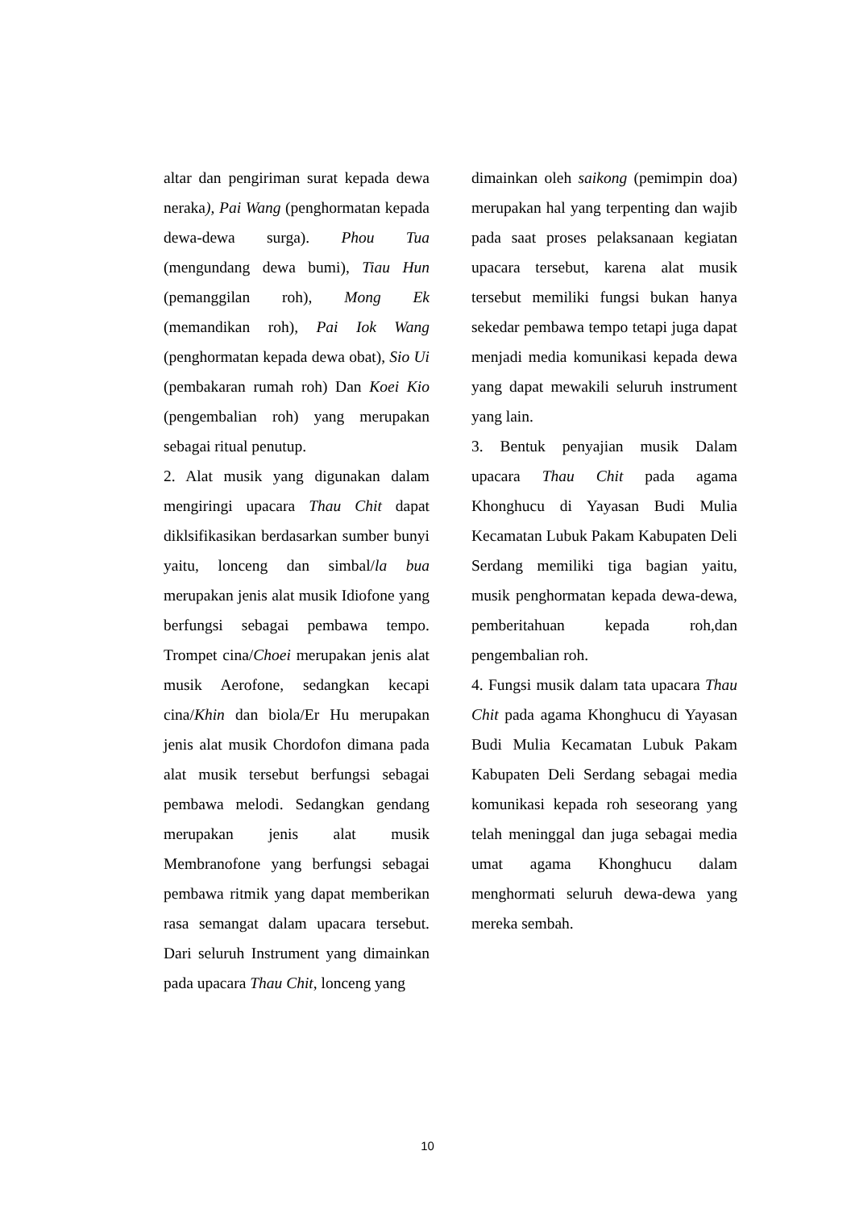altar dan pengiriman surat kepada dewa neraka), Pai Wang (penghormatan kepada dewa-dewa surga). Phou Tua (mengundang dewa bumi), Tiau Hun (pemanggilan roh), Mong Ek (memandikan roh), Pai Iok Wang (penghormatan kepada dewa obat), Sio Ui (pembakaran rumah roh) Dan Koei Kio (pengembalian roh) yang merupakan sebagai ritual penutup.
2. Alat musik yang digunakan dalam mengiringi upacara Thau Chit dapat diklsifikasikan berdasarkan sumber bunyi yaitu, lonceng dan simbal/la bua merupakan jenis alat musik Idiofone yang berfungsi sebagai pembawa tempo. Trompet cina/Choei merupakan jenis alat musik Aerofone, sedangkan kecapi cina/Khin dan biola/Er Hu merupakan jenis alat musik Chordofon dimana pada alat musik tersebut berfungsi sebagai pembawa melodi. Sedangkan gendang merupakan jenis alat musik Membranofone yang berfungsi sebagai pembawa ritmik yang dapat memberikan rasa semangat dalam upacara tersebut. Dari seluruh Instrument yang dimainkan pada upacara Thau Chit, lonceng yang
dimainkan oleh saikong (pemimpin doa) merupakan hal yang terpenting dan wajib pada saat proses pelaksanaan kegiatan upacara tersebut, karena alat musik tersebut memiliki fungsi bukan hanya sekedar pembawa tempo tetapi juga dapat menjadi media komunikasi kepada dewa yang dapat mewakili seluruh instrument yang lain.
3. Bentuk penyajian musik Dalam upacara Thau Chit pada agama Khonghucu di Yayasan Budi Mulia Kecamatan Lubuk Pakam Kabupaten Deli Serdang memiliki tiga bagian yaitu, musik penghormatan kepada dewa-dewa, pemberitahuan kepada roh,dan pengembalian roh.
4. Fungsi musik dalam tata upacara Thau Chit pada agama Khonghucu di Yayasan Budi Mulia Kecamatan Lubuk Pakam Kabupaten Deli Serdang sebagai media komunikasi kepada roh seseorang yang telah meninggal dan juga sebagai media umat agama Khonghucu dalam menghormati seluruh dewa-dewa yang mereka sembah.
10